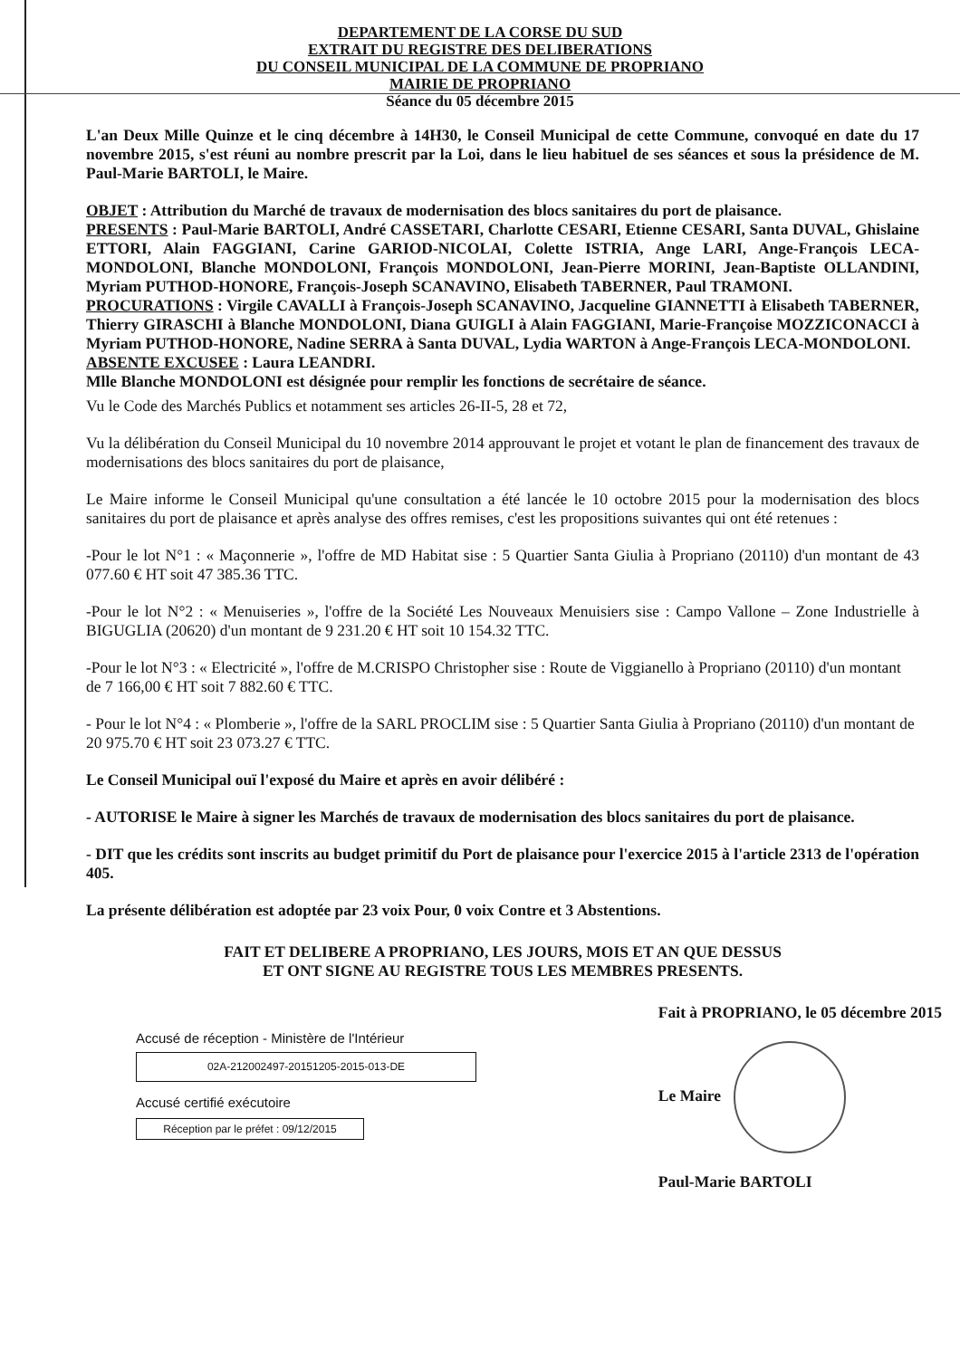DEPARTEMENT DE LA CORSE DU SUD
EXTRAIT DU REGISTRE DES DELIBERATIONS
DU CONSEIL MUNICIPAL DE LA COMMUNE DE PROPRIANO
MAIRIE DE PROPRIANO
Séance du 05 décembre 2015
L'an Deux Mille Quinze et le cinq décembre à 14H30, le Conseil Municipal de cette Commune, convoqué en date du 17 novembre 2015, s'est réuni au nombre prescrit par la Loi, dans le lieu habituel de ses séances et sous la présidence de M. Paul-Marie BARTOLI, le Maire.
OBJET : Attribution du Marché de travaux de modernisation des blocs sanitaires du port de plaisance.
PRESENTS : Paul-Marie BARTOLI, André CASSETARI, Charlotte CESARI, Etienne CESARI, Santa DUVAL, Ghislaine ETTORI, Alain FAGGIANI, Carine GARIOD-NICOLAI, Colette ISTRIA, Ange LARI, Ange-François LECA-MONDOLONI, Blanche MONDOLONI, François MONDOLONI, Jean-Pierre MORINI, Jean-Baptiste OLLANDINI, Myriam PUTHOD-HONORE, François-Joseph SCANAVINO, Elisabeth TABERNER, Paul TRAMONI.
PROCURATIONS : Virgile CAVALLI à François-Joseph SCANAVINO, Jacqueline GIANNETTI à Elisabeth TABERNER, Thierry GIRASCHI à Blanche MONDOLONI, Diana GUIGLI à Alain FAGGIANI, Marie-Françoise MOZZICONACCI à Myriam PUTHOD-HONORE, Nadine SERRA à Santa DUVAL, Lydia WARTON à Ange-François LECA-MONDOLONI.
ABSENTE EXCUSEE : Laura LEANDRI.
Mlle Blanche MONDOLONI est désignée pour remplir les fonctions de secrétaire de séance.
Vu le Code des Marchés Publics et notamment ses articles 26-II-5, 28 et 72,
Vu la délibération du Conseil Municipal du 10 novembre 2014 approuvant le projet et votant le plan de financement des travaux de modernisations des blocs sanitaires du port de plaisance,
Le Maire informe le Conseil Municipal qu'une consultation a été lancée le 10 octobre 2015 pour la modernisation des blocs sanitaires du port de plaisance et après analyse des offres remises, c'est les propositions suivantes qui ont été retenues :
-Pour le lot N°1 : « Maçonnerie », l'offre de MD Habitat sise : 5 Quartier Santa Giulia à Propriano (20110) d'un montant de 43 077.60 € HT soit 47 385.36 TTC.
-Pour le lot N°2 : « Menuiseries », l'offre de la Société Les Nouveaux Menuisiers sise : Campo Vallone – Zone Industrielle à BIGUGLIA (20620) d'un montant de 9 231.20 € HT soit 10 154.32 TTC.
-Pour le lot N°3 : « Electricité », l'offre de M.CRISPO Christopher sise : Route de Viggianello à Propriano (20110) d'un montant de 7 166,00 € HT soit 7 882.60 € TTC.
- Pour le lot N°4 : « Plomberie », l'offre de la SARL PROCLIM sise : 5 Quartier Santa Giulia à Propriano (20110) d'un montant de 20 975.70 € HT soit 23 073.27 € TTC.
Le Conseil Municipal ouï l'exposé du Maire et après en avoir délibéré :
- AUTORISE le Maire à signer les Marchés de travaux de modernisation des blocs sanitaires du port de plaisance.
- DIT que les crédits sont inscrits au budget primitif du Port de plaisance pour l'exercice 2015 à l'article 2313 de l'opération 405.
La présente délibération est adoptée par 23 voix Pour, 0 voix Contre et 3 Abstentions.
FAIT ET DELIBERE A PROPRIANO, LES JOURS, MOIS ET AN QUE DESSUS
ET ONT SIGNE AU REGISTRE TOUS LES MEMBRES PRESENTS.
Accusé de réception - Ministère de l'Intérieur
02A-212002497-20151205-2015-013-DE
Accusé certifié exécutoire
Réception par le préfet : 09/12/2015
Fait à PROPRIANO, le 05 décembre 2015
Le Maire
Paul-Marie BARTOLI